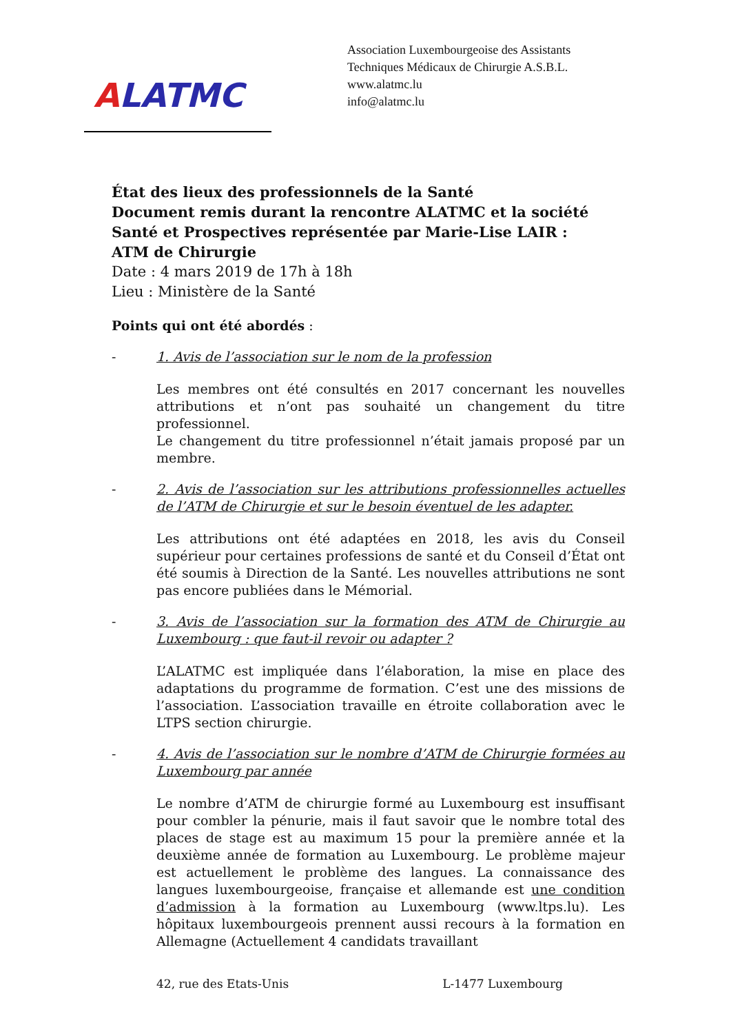ALATMC
Association Luxembourgeoise des Assistants
Techniques Médicaux de Chirurgie A.S.B.L.
www.alatmc.lu
info@alatmc.lu
État des lieux des professionnels de la Santé
Document remis durant la rencontre ALATMC et la société Santé et Prospectives représentée par Marie-Lise LAIR :
ATM de Chirurgie
Date : 4 mars 2019 de 17h à 18h
Lieu : Ministère de la Santé
Points qui ont été abordés :
- 1. Avis de l’association sur le nom de la profession
Les membres ont été consultés en 2017 concernant les nouvelles attributions et n’ont pas souhaité un changement du titre professionnel.
Le changement du titre professionnel n’était jamais proposé par un membre.
- 2. Avis de l’association sur les attributions professionnelles actuelles de l’ATM de Chirurgie et sur le besoin éventuel de les adapter.
Les attributions ont été adaptées en 2018, les avis du Conseil supérieur pour certaines professions de santé et du Conseil d’État ont été soumis à Direction de la Santé. Les nouvelles attributions ne sont pas encore publiées dans le Mémorial.
- 3. Avis de l’association sur la formation des ATM de Chirurgie au Luxembourg : que faut-il revoir ou adapter ?
L’ALATMC est impliquée dans l’élaboration, la mise en place des adaptations du programme de formation. C’est une des missions de l’association. L’association travaille en étroite collaboration avec le LTPS section chirurgie.
- 4. Avis de l’association sur le nombre d’ATM de Chirurgie formées au Luxembourg par année
Le nombre d’ATM de chirurgie formé au Luxembourg est insuffisant pour combler la pénurie, mais il faut savoir que le nombre total des places de stage est au maximum 15 pour la première année et la deuxième année de formation au Luxembourg. Le problème majeur est actuellement le problème des langues. La connaissance des langues luxembourgeoise, française et allemande est une condition d’admission à la formation au Luxembourg (www.ltps.lu). Les hôpitaux luxembourgeois prennent aussi recours à la formation en Allemagne (Actuellement 4 candidats travaillant
42, rue des Etats-Unis L-1477 Luxembourg